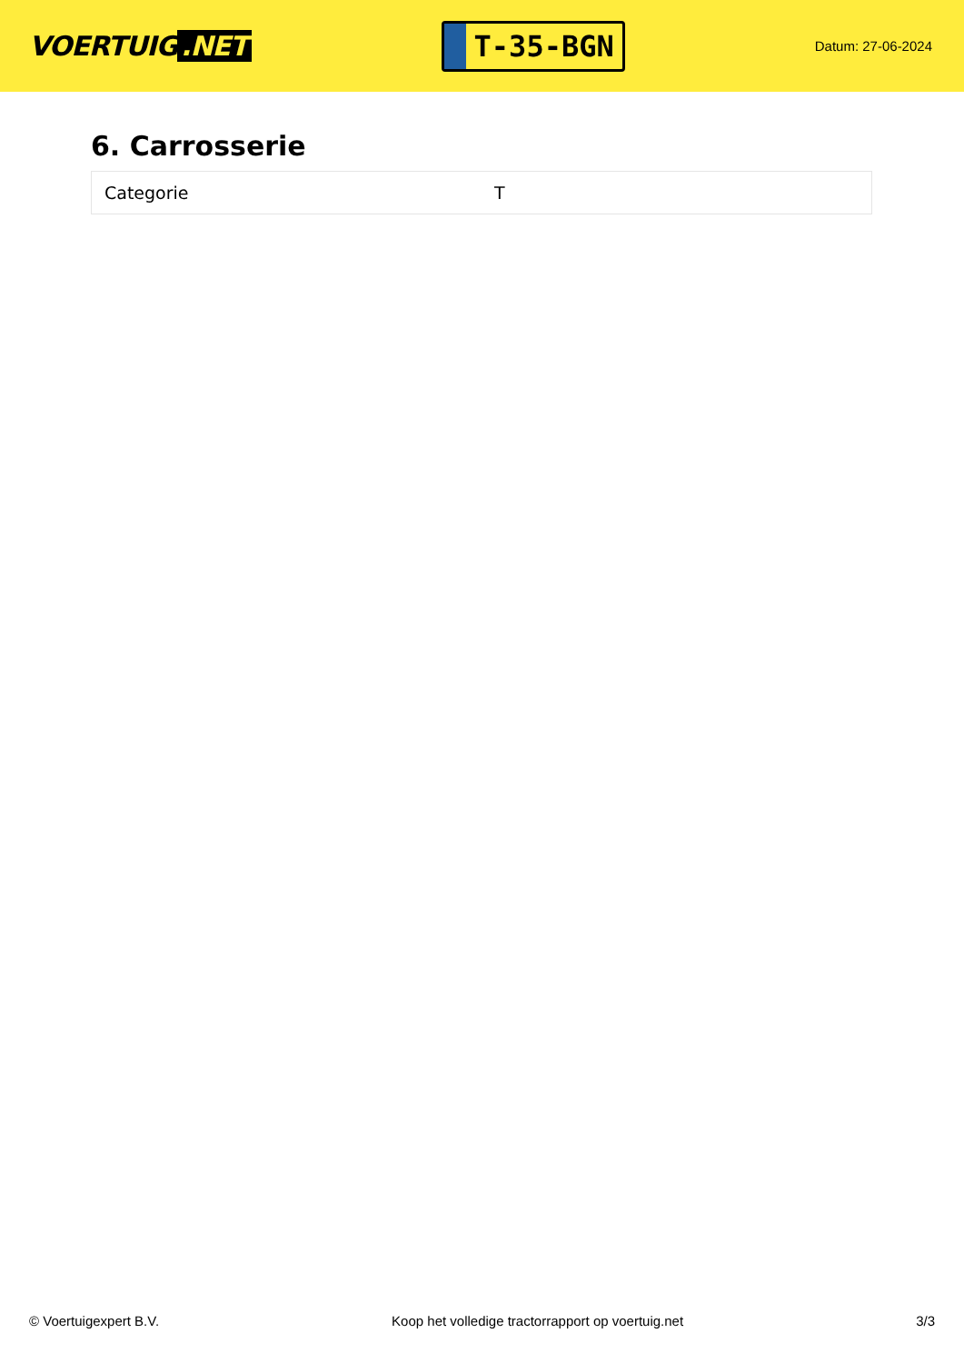VOERTUIG.NET
T-35-BGN
Datum: 27-06-2024
6. Carrosserie
| Categorie | T |
© Voertuigexpert B.V. Koop het volledige tractorrapport op voertuig.net 3/3